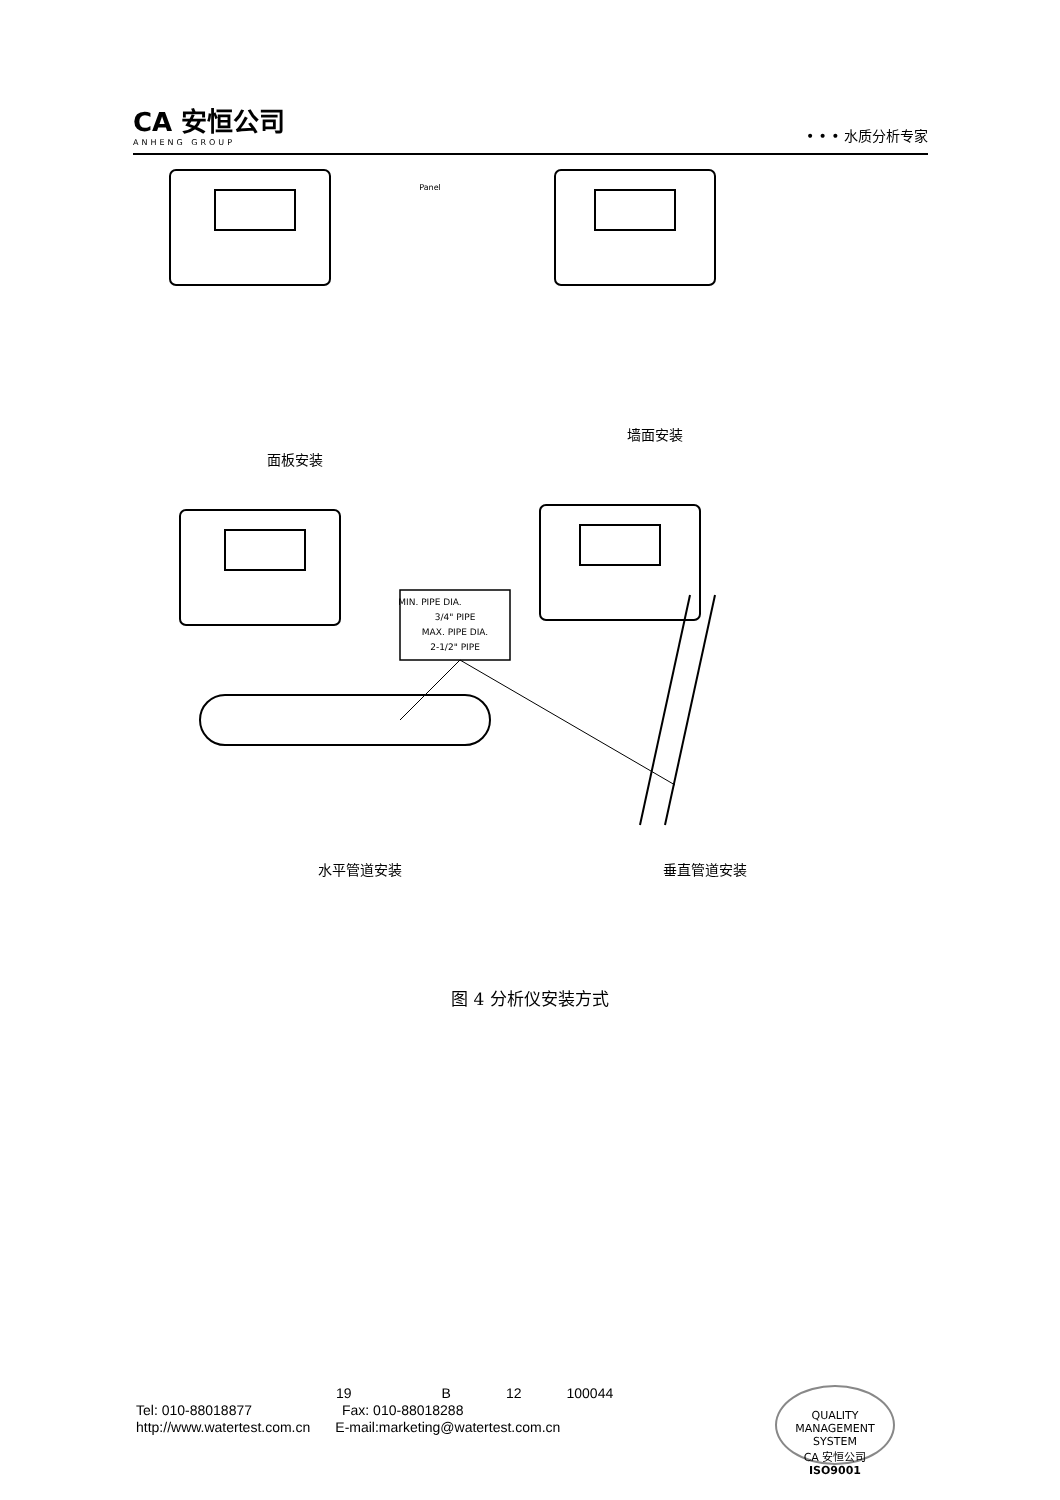CA 安恒公司
ANHENG GROUP
• • • 水质分析专家
MIN. PIPE DIA.
3/4" PIPE
MAX. PIPE DIA.
2-1/2" PIPE
Panel
面板安装
墙面安装
水平管道安装
垂直管道安装
图 4 分析仪安装方式
19 B 12 100044
Tel: 010-88018877 Fax: 010-88018288
http://www.watertest.com.cn E-mail:marketing@watertest.com.cn
QUALITY MANAGEMENT SYSTEM
CA 安恒公司
ISO9001